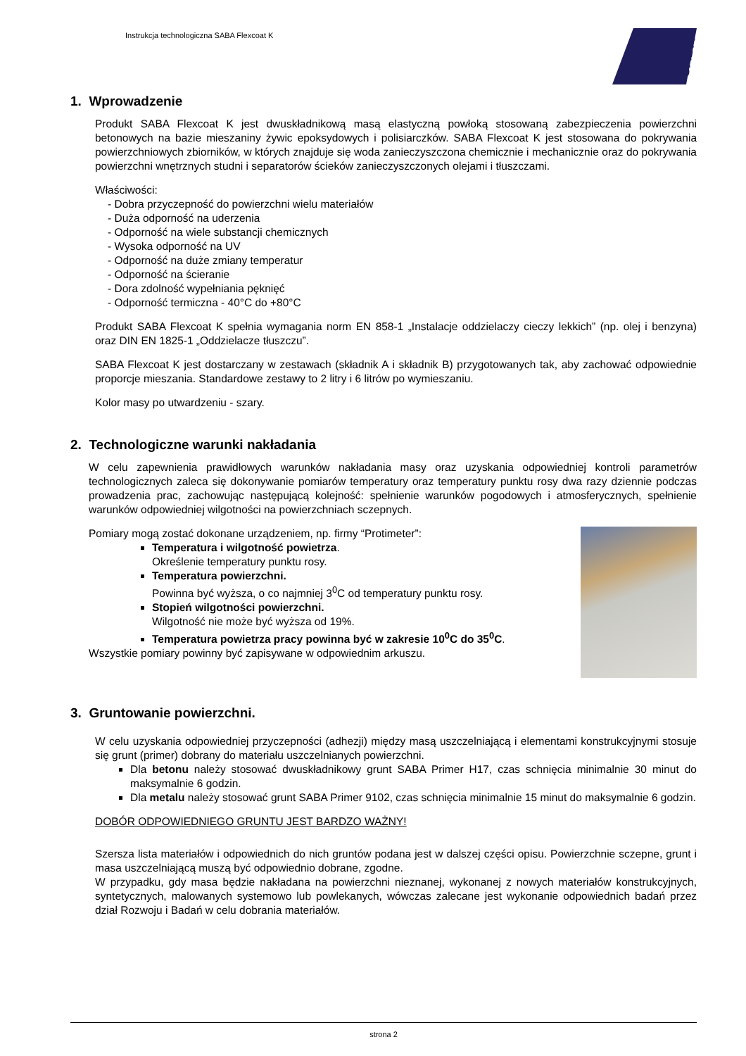Instrukcja technologiczna SABA Flexcoat K
SABA
1. Wprowadzenie
Produkt SABA Flexcoat K jest dwuskładnikową masą elastyczną powłoką stosowaną zabezpieczenia powierzchni betonowych na bazie mieszaniny żywic epoksydowych i polisiarczków. SABA Flexcoat K jest stosowana do pokrywania powierzchniowych zbiorników, w których znajduje się woda zanieczyszczona chemicznie i mechanicznie oraz do pokrywania powierzchni wnętrznych studni i separatorów ścieków zanieczyszczonych olejami i tłuszczami.
Właściwości:
- Dobra przyczepność do powierzchni wielu materiałów
- Duża odporność na uderzenia
- Odporność na wiele substancji chemicznych
- Wysoka odporność na UV
- Odporność na duże zmiany temperatur
- Odporność na ścieranie
- Dora zdolność wypełniania pęknięć
- Odporność termiczna - 40°C do +80°C
Produkt SABA Flexcoat K spełnia wymagania norm EN 858-1 „Instalacje oddzielaczy cieczy lekkich” (np. olej i benzyna) oraz DIN EN 1825-1 „Oddzielacze tłuszczu”.
SABA Flexcoat K jest dostarczany w zestawach (składnik A i składnik B) przygotowanych tak, aby zachować odpowiednie proporcje mieszania. Standardowe zestawy to 2 litry i 6 litrów po wymieszaniu.
Kolor masy po utwardzeniu - szary.
2. Technologiczne warunki nakładania
W celu zapewnienia prawidłowych warunków nakładania masy oraz uzyskania odpowiedniej kontroli parametrów technologicznych zaleca się dokonywanie pomiarów temperatury oraz temperatury punktu rosy dwa razy dziennie podczas prowadzenia prac, zachowując następującą kolejność: spełnienie warunków pogodowych i atmosferycznych, spełnienie warunków odpowiedniej wilgotności na powierzchniach sczepnych.
Pomiary mogą zostać dokonane urządzeniem, np. firmy “Protimeter”:
Temperatura i wilgotność powietrza.
Określenie temperatury punktu rosy.
Temperatura powierzchni.
Powinna być wyższa, o co najmniej 3<sup>0</sup>C od temperatury punktu rosy.
Stopień wilgotności powierzchni.
Wilgotność nie może być wyższa od 19%.
Temperatura powietrza pracy powinna być w zakresie 10<sup>0</sup>C do 35<sup>0</sup>C.
Wszystkie pomiary powinny być zapisywane w odpowiednim arkuszu.
3. Gruntowanie powierzchni.
W celu uzyskania odpowiedniej przyczepności (adhezji) między masą uszczelniającą i elementami konstrukcyjnymi stosuje się grunt (primer) dobrany do materiału uszczelnianych powierzchni.
Dla betonu należy stosować dwuskładnikowy grunt SABA Primer H17, czas schnięcia minimalnie 30 minut do maksymalnie 6 godzin.
Dla metalu należy stosować grunt SABA Primer 9102, czas schnięcia minimalnie 15 minut do maksymalnie 6 godzin.
DOBÓR ODPOWIEDNIEGO GRUNTU JEST BARDZO WAŻNY!
Szersza lista materiałów i odpowiednich do nich gruntów podana jest w dalszej części opisu. Powierzchnie sczepne, grunt i masa uszczelniającą muszą być odpowiednio dobrane, zgodne.
W przypadku, gdy masa będzie nakładana na powierzchni nieznanej, wykonanej z nowych materiałów konstrukcyjnych, syntetycznych, malowanych systemowo lub powlekanych, wówczas zalecane jest wykonanie odpowiednich badań przez dział Rozwoju i Badań w celu dobrania materiałów.
strona 2